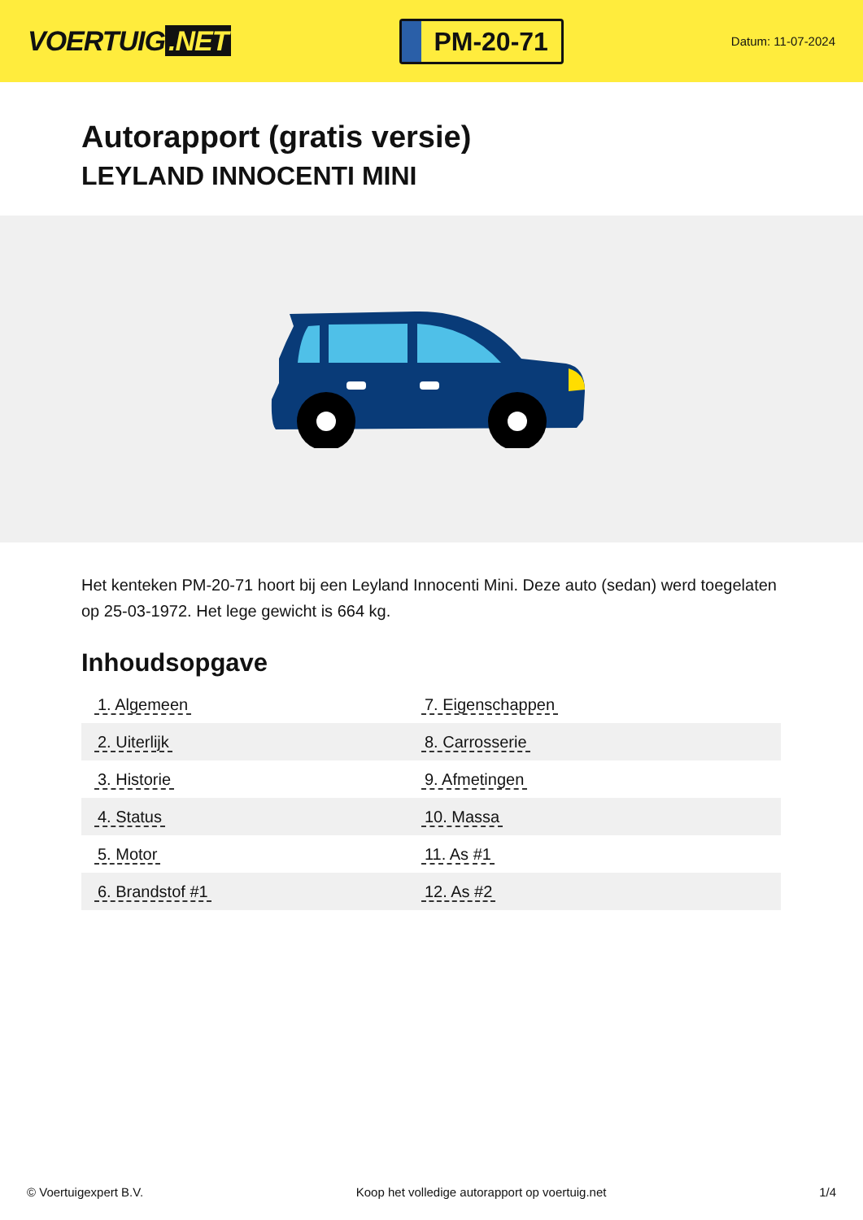VOERTUIG.NET
PM-20-71
Datum: 11-07-2024
Autorapport (gratis versie)
LEYLAND INNOCENTI MINI
Het kenteken PM-20-71 hoort bij een Leyland Innocenti Mini. Deze auto (sedan) werd toegelaten op 25-03-1972. Het lege gewicht is 664 kg.
Inhoudsopgave
| 1. Algemeen | 7. Eigenschappen |
| 2. Uiterlijk | 8. Carrosserie |
| 3. Historie | 9. Afmetingen |
| 4. Status | 10. Massa |
| 5. Motor | 11. As #1 |
| 6. Brandstof #1 | 12. As #2 |
© Voertuigexpert B.V. Koop het volledige autorapport op voertuig.net 1/4